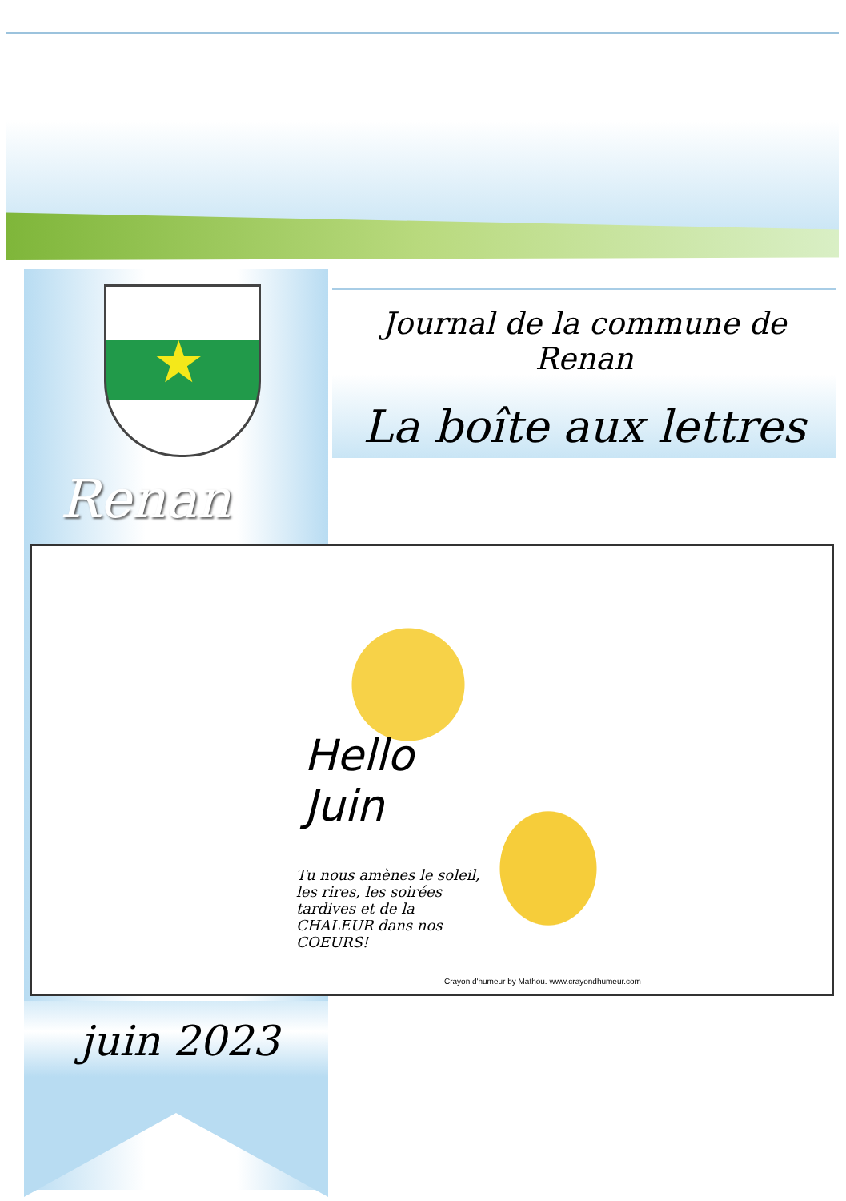★
Renan
Journal de la commune de Renan
La boîte aux lettres
Hello
Juin
Tu nous amènes le soleil, les rires, les soirées tardives et de la CHALEUR dans nos COEURS!
Crayon d'humeur by Mathou. www.crayondhumeur.com
juin 2023